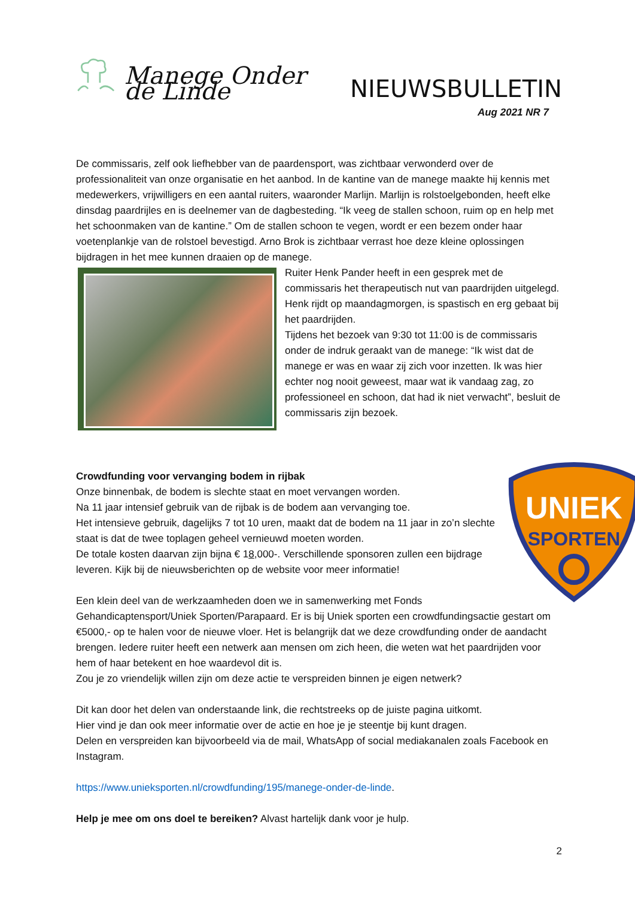Manege Onder de Linde
NIEUWSBULLETIN
Aug 2021 NR 7
De commissaris, zelf ook liefhebber van de paardensport, was zichtbaar verwonderd over de professionaliteit van onze organisatie en het aanbod. In de kantine van de manege maakte hij kennis met medewerkers, vrijwilligers en een aantal ruiters, waaronder Marlijn. Marlijn is rolstoelgebonden, heeft elke dinsdag paardrijles en is deelnemer van de dagbesteding. “Ik veeg de stallen schoon, ruim op en help met het schoonmaken van de kantine.” Om de stallen schoon te vegen, wordt er een bezem onder haar voetenplankje van de rolstoel bevestigd. Arno Brok is zichtbaar verrast hoe deze kleine oplossingen bijdragen in het mee kunnen draaien op de manege.
Ruiter Henk Pander heeft in een gesprek met de commissaris het therapeutisch nut van paardrijden uitgelegd. Henk rijdt op maandagmorgen, is spastisch en erg gebaat bij het paardrijden.
Tijdens het bezoek van 9:30 tot 11:00 is de commissaris onder de indruk geraakt van de manege: “Ik wist dat de manege er was en waar zij zich voor inzetten. Ik was hier echter nog nooit geweest, maar wat ik vandaag zag, zo professioneel en schoon, dat had ik niet verwacht”, besluit de commissaris zijn bezoek.
UNIEK
SPORTEN
Crowdfunding voor vervanging bodem in rijbak
Onze binnenbak, de bodem is slechte staat en moet vervangen worden.
Na 11 jaar intensief gebruik van de rijbak is de bodem aan vervanging toe.
Het intensieve gebruik, dagelijks 7 tot 10 uren, maakt dat de bodem na 11 jaar in zo’n slechte staat is dat de twee toplagen geheel vernieuwd moeten worden.
De totale kosten daarvan zijn bijna € 18,000-. Verschillende sponsoren zullen een bijdrage leveren. Kijk bij de nieuwsberichten op de website voor meer informatie!
Een klein deel van de werkzaamheden doen we in samenwerking met Fonds Gehandicaptensport/Uniek Sporten/Parapaard. Er is bij Uniek sporten een crowdfundingsactie gestart om €5000,- op te halen voor de nieuwe vloer. Het is belangrijk dat we deze crowdfunding onder de aandacht brengen. Iedere ruiter heeft een netwerk aan mensen om zich heen, die weten wat het paardrijden voor hem of haar betekent en hoe waardevol dit is.
Zou je zo vriendelijk willen zijn om deze actie te verspreiden binnen je eigen netwerk?
Dit kan door het delen van onderstaande link, die rechtstreeks op de juiste pagina uitkomt.
Hier vind je dan ook meer informatie over de actie en hoe je je steentje bij kunt dragen.
Delen en verspreiden kan bijvoorbeeld via de mail, WhatsApp of social mediakanalen zoals Facebook en Instagram.
https://www.unieksporten.nl/crowdfunding/195/manege-onder-de-linde.
Help je mee om ons doel te bereiken? Alvast hartelijk dank voor je hulp.
2